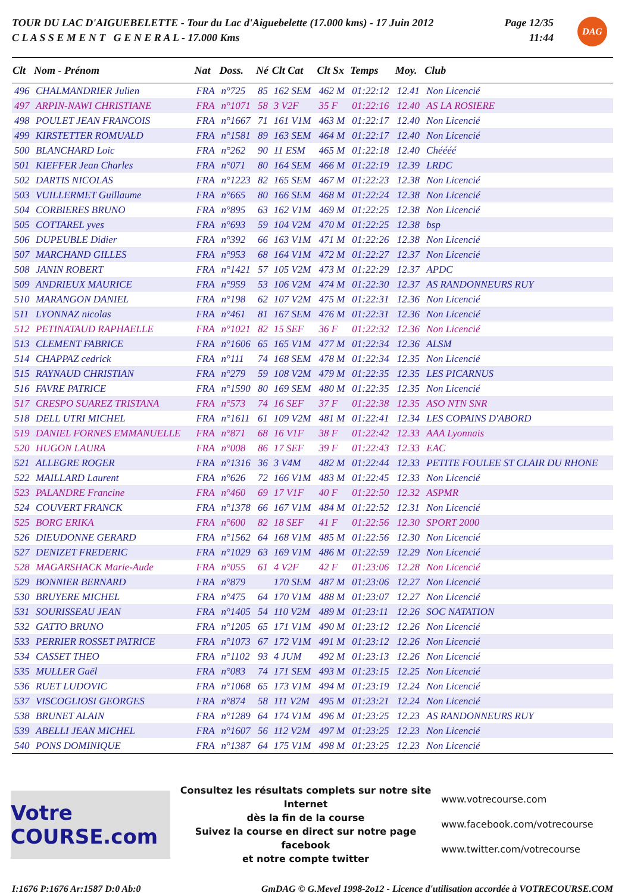TOUR DU LAC D'AIGUEBELETTE - Tour du Lac d'Aiguebelette (17.000 kms) - 17 Juin 2012
C L A S S E M E N T G E N E R A L - 17.000 Kms
Page 12/35
11:44
DAG
| Clt | Nom - Prénom | Nat | Doss. | Né | Clt Cat | Clt Sx | Temps | Moy. | Club |
| --- | --- | --- | --- | --- | --- | --- | --- | --- | --- |
| 496 | CHALMANDRIER Julien | FRA | n°725 | 85 | 162 SEM | 462 M | 01:22:12 | 12.41 | Non Licencié |
| 497 | ARPIN-NAWI CHRISTIANE | FRA | n°1071 | 58 | 3 V2F | 35 F | 01:22:16 | 12.40 | AS LA ROSIERE |
| 498 | POULET JEAN FRANCOIS | FRA | n°1667 | 71 | 161 V1M | 463 M | 01:22:17 | 12.40 | Non Licencié |
| 499 | KIRSTETTER ROMUALD | FRA | n°1581 | 89 | 163 SEM | 464 M | 01:22:17 | 12.40 | Non Licencié |
| 500 | BLANCHARD Loic | FRA | n°262 | 90 | 11 ESM | 465 M | 01:22:18 | 12.40 | Chéééé |
| 501 | KIEFFER Jean Charles | FRA | n°071 | 80 | 164 SEM | 466 M | 01:22:19 | 12.39 | LRDC |
| 502 | DARTIS NICOLAS | FRA | n°1223 | 82 | 165 SEM | 467 M | 01:22:23 | 12.38 | Non Licencié |
| 503 | VUILLERMET Guillaume | FRA | n°665 | 80 | 166 SEM | 468 M | 01:22:24 | 12.38 | Non Licencié |
| 504 | CORBIERES BRUNO | FRA | n°895 | 63 | 162 V1M | 469 M | 01:22:25 | 12.38 | Non Licencié |
| 505 | COTTAREL yves | FRA | n°693 | 59 | 104 V2M | 470 M | 01:22:25 | 12.38 | bsp |
| 506 | DUPEUBLE Didier | FRA | n°392 | 66 | 163 V1M | 471 M | 01:22:26 | 12.38 | Non Licencié |
| 507 | MARCHAND GILLES | FRA | n°953 | 68 | 164 V1M | 472 M | 01:22:27 | 12.37 | Non Licencié |
| 508 | JANIN ROBERT | FRA | n°1421 | 57 | 105 V2M | 473 M | 01:22:29 | 12.37 | APDC |
| 509 | ANDRIEUX MAURICE | FRA | n°959 | 53 | 106 V2M | 474 M | 01:22:30 | 12.37 | AS RANDONNEURS RUY |
| 510 | MARANGON DANIEL | FRA | n°198 | 62 | 107 V2M | 475 M | 01:22:31 | 12.36 | Non Licencié |
| 511 | LYONNAZ nicolas | FRA | n°461 | 81 | 167 SEM | 476 M | 01:22:31 | 12.36 | Non Licencié |
| 512 | PETINATAUD RAPHAELLE | FRA | n°1021 | 82 | 15 SEF | 36 F | 01:22:32 | 12.36 | Non Licencié |
| 513 | CLEMENT FABRICE | FRA | n°1606 | 65 | 165 V1M | 477 M | 01:22:34 | 12.36 | ALSM |
| 514 | CHAPPAZ cedrick | FRA | n°111 | 74 | 168 SEM | 478 M | 01:22:34 | 12.35 | Non Licencié |
| 515 | RAYNAUD CHRISTIAN | FRA | n°279 | 59 | 108 V2M | 479 M | 01:22:35 | 12.35 | LES PICARNUS |
| 516 | FAVRE PATRICE | FRA | n°1590 | 80 | 169 SEM | 480 M | 01:22:35 | 12.35 | Non Licencié |
| 517 | CRESPO SUAREZ TRISTANA | FRA | n°573 | 74 | 16 SEF | 37 F | 01:22:38 | 12.35 | ASO NTN SNR |
| 518 | DELL UTRI MICHEL | FRA | n°1611 | 61 | 109 V2M | 481 M | 01:22:41 | 12.34 | LES COPAINS D'ABORD |
| 519 | DANIEL FORNES EMMANUELLE | FRA | n°871 | 68 | 16 V1F | 38 F | 01:22:42 | 12.33 | AAA Lyonnais |
| 520 | HUGON LAURA | FRA | n°008 | 86 | 17 SEF | 39 F | 01:22:43 | 12.33 | EAC |
| 521 | ALLEGRE ROGER | FRA | n°1316 | 36 | 3 V4M | 482 M | 01:22:44 | 12.33 | PETITE FOULEE ST CLAIR DU RHONE |
| 522 | MAILLARD Laurent | FRA | n°626 | 72 | 166 V1M | 483 M | 01:22:45 | 12.33 | Non Licencié |
| 523 | PALANDRE Francine | FRA | n°460 | 69 | 17 V1F | 40 F | 01:22:50 | 12.32 | ASPMR |
| 524 | COUVERT FRANCK | FRA | n°1378 | 66 | 167 V1M | 484 M | 01:22:52 | 12.31 | Non Licencié |
| 525 | BORG ERIKA | FRA | n°600 | 82 | 18 SEF | 41 F | 01:22:56 | 12.30 | SPORT 2000 |
| 526 | DIEUDONNE GERARD | FRA | n°1562 | 64 | 168 V1M | 485 M | 01:22:56 | 12.30 | Non Licencié |
| 527 | DENIZET FREDERIC | FRA | n°1029 | 63 | 169 V1M | 486 M | 01:22:59 | 12.29 | Non Licencié |
| 528 | MAGARSHACK Marie-Aude | FRA | n°055 | 61 | 4 V2F | 42 F | 01:23:06 | 12.28 | Non Licencié |
| 529 | BONNIER BERNARD | FRA | n°879 | | 170 SEM | 487 M | 01:23:06 | 12.27 | Non Licencié |
| 530 | BRUYERE MICHEL | FRA | n°475 | 64 | 170 V1M | 488 M | 01:23:07 | 12.27 | Non Licencié |
| 531 | SOURISSEAU JEAN | FRA | n°1405 | 54 | 110 V2M | 489 M | 01:23:11 | 12.26 | SOC NATATION |
| 532 | GATTO BRUNO | FRA | n°1205 | 65 | 171 V1M | 490 M | 01:23:12 | 12.26 | Non Licencié |
| 533 | PERRIER ROSSET PATRICE | FRA | n°1073 | 67 | 172 V1M | 491 M | 01:23:12 | 12.26 | Non Licencié |
| 534 | CASSET THEO | FRA | n°1102 | 93 | 4 JUM | 492 M | 01:23:13 | 12.26 | Non Licencié |
| 535 | MULLER Gaël | FRA | n°083 | 74 | 171 SEM | 493 M | 01:23:15 | 12.25 | Non Licencié |
| 536 | RUET LUDOVIC | FRA | n°1068 | 65 | 173 V1M | 494 M | 01:23:19 | 12.24 | Non Licencié |
| 537 | VISCOGLIOSI GEORGES | FRA | n°874 | 58 | 111 V2M | 495 M | 01:23:21 | 12.24 | Non Licencié |
| 538 | BRUNET ALAIN | FRA | n°1289 | 64 | 174 V1M | 496 M | 01:23:25 | 12.23 | AS RANDONNEURS RUY |
| 539 | ABELLI JEAN MICHEL | FRA | n°1607 | 56 | 112 V2M | 497 M | 01:23:25 | 12.23 | Non Licencié |
| 540 | PONS DOMINIQUE | FRA | n°1387 | 64 | 175 V1M | 498 M | 01:23:25 | 12.23 | Non Licencié |
Votre COURSE.com
Consultez les résultats complets sur notre site Internet
dès la fin de la course
Suivez la course en direct sur notre page facebook
et notre compte twitter
www.votrecourse.com
www.facebook.com/votrecourse
www.twitter.com/votrecourse
I:1676 P:1676 Ar:1587 D:0 Ab:0 GmDAG © G.Mevel 1998-2o12 - Licence d'utilisation accordée à VOTRECOURSE.COM